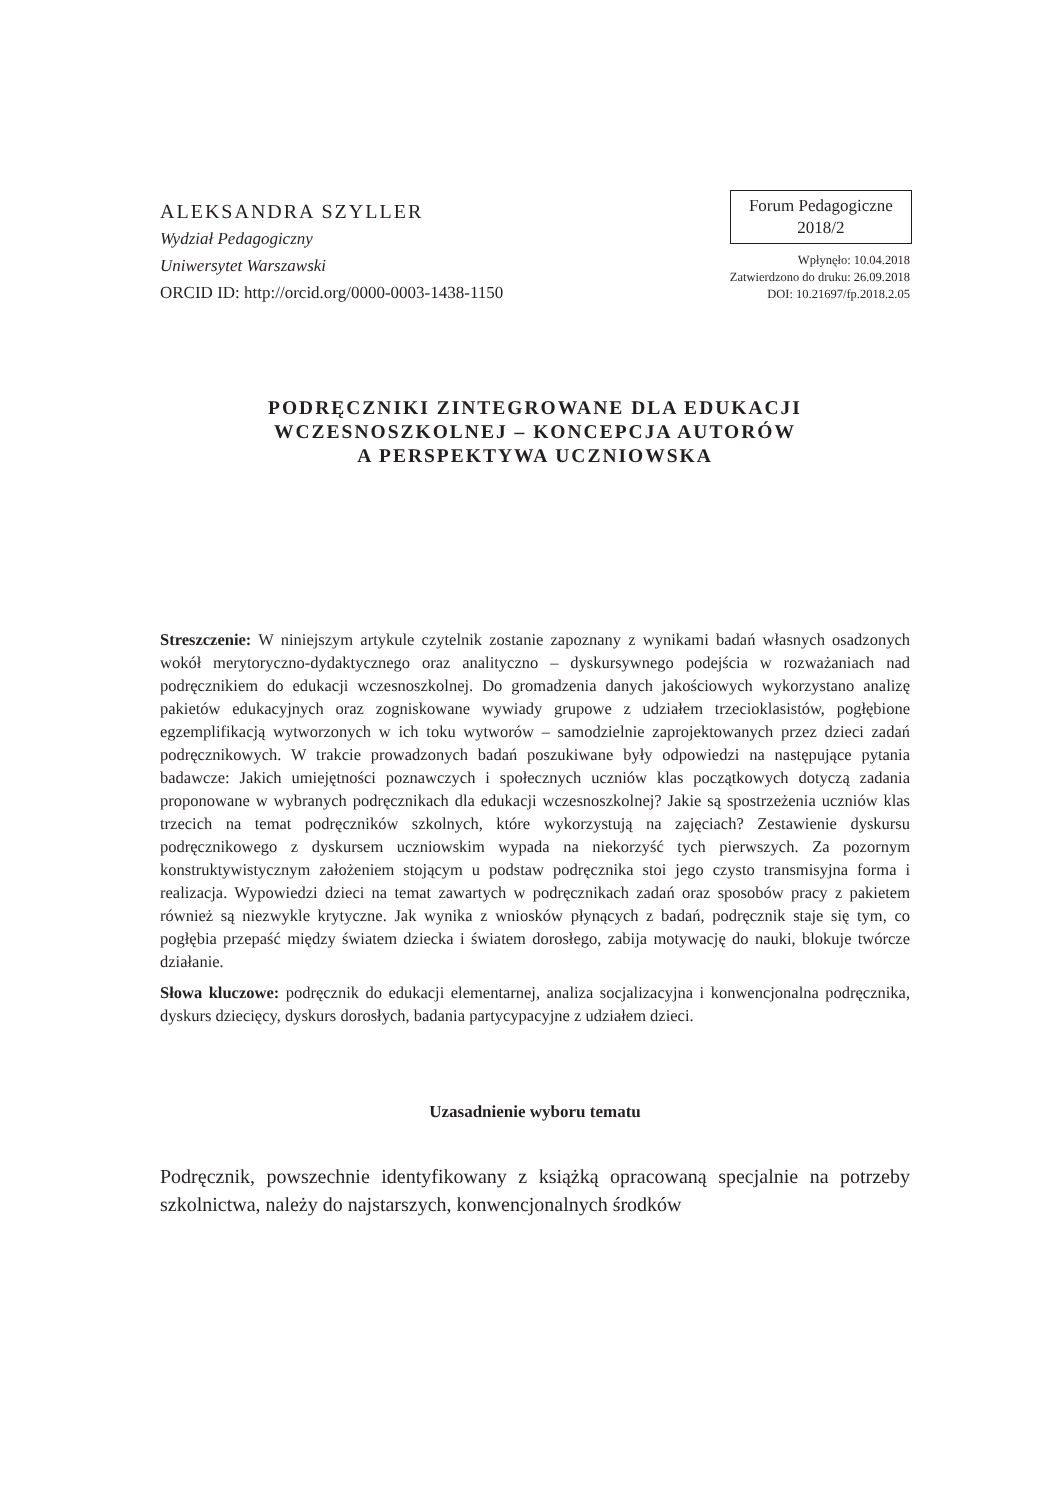ALEKSANDRA SZYLLER
Wydział Pedagogiczny
Uniwersytet Warszawski
ORCID ID: http://orcid.org/0000-0003-1438-1150
Forum Pedagogiczne
2018/2
Wpłynęło: 10.04.2018
Zatwierdzono do druku: 26.09.2018
DOI: 10.21697/fp.2018.2.05
PODRĘCZNIKI ZINTEGROWANE DLA EDUKACJI
WCZESNOSZKOLNEJ – KONCEPCJA AUTORÓW
A PERSPEKTYWA UCZNIOWSKA
Streszczenie: W niniejszym artykule czytelnik zostanie zapoznany z wynikami badań własnych osadzonych wokół merytoryczno-dydaktycznego oraz analityczno – dyskursywnego podejścia w rozważaniach nad podręcznikiem do edukacji wczesnoszkolnej. Do gromadzenia danych jakościowych wykorzystano analizę pakietów edukacyjnych oraz zogniskowane wywiady grupowe z udziałem trzecioklasistów, pogłębione egzemplifikacją wytworzonych w ich toku wytworów – samodzielnie zaprojektowanych przez dzieci zadań podręcznikowych. W trakcie prowadzonych badań poszukiwane były odpowiedzi na następujące pytania badawcze: Jakich umiejętności poznawczych i społecznych uczniów klas początkowych dotyczą zadania proponowane w wybranych podręcznikach dla edukacji wczesnoszkolnej? Jakie są spostrzeżenia uczniów klas trzecich na temat podręczników szkolnych, które wykorzystują na zajęciach? Zestawienie dyskursu podręcznikowego z dyskursem uczniowskim wypada na niekorzyść tych pierwszych. Za pozornym konstruktywistycznym założeniem stojącym u podstaw podręcznika stoi jego czysto transmisyjna forma i realizacja. Wypowiedzi dzieci na temat zawartych w podręcznikach zadań oraz sposobów pracy z pakietem również są niezwykle krytyczne. Jak wynika z wniosków płynących z badań, podręcznik staje się tym, co pogłębia przepaść między światem dziecka i światem dorosłego, zabija motywację do nauki, blokuje twórcze działanie.
Słowa kluczowe: podręcznik do edukacji elementarnej, analiza socjalizacyjna i konwencjonalna podręcznika, dyskurs dziecięcy, dyskurs dorosłych, badania partycypacyjne z udziałem dzieci.
Uzasadnienie wyboru tematu
Podręcznik, powszechnie identyfikowany z książką opracowaną specjalnie na potrzeby szkolnictwa, należy do najstarszych, konwencjonalnych środków